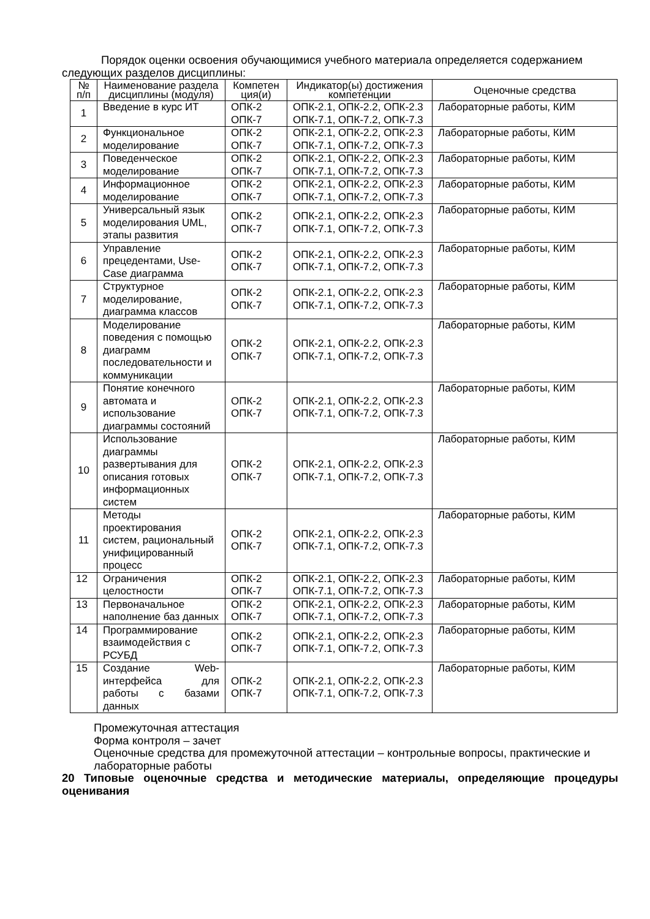Порядок оценки освоения обучающимися учебного материала определяется содержанием следующих разделов дисциплины:
| № п/п | Наименование раздела дисциплины (модуля) | Компетен ция(и) | Индикатор(ы) достижения компетенции | Оценочные средства |
| --- | --- | --- | --- | --- |
| 1 | Введение в курс ИТ | ОПК-2 ОПК-7 | ОПК-2.1, ОПК-2.2, ОПК-2.3 ОПК-7.1, ОПК-7.2, ОПК-7.3 | Лабораторные работы, КИМ |
| 2 | Функциональное моделирование | ОПК-2 ОПК-7 | ОПК-2.1, ОПК-2.2, ОПК-2.3 ОПК-7.1, ОПК-7.2, ОПК-7.3 | Лабораторные работы, КИМ |
| 3 | Поведенческое моделирование | ОПК-2 ОПК-7 | ОПК-2.1, ОПК-2.2, ОПК-2.3 ОПК-7.1, ОПК-7.2, ОПК-7.3 | Лабораторные работы, КИМ |
| 4 | Информационное моделирование | ОПК-2 ОПК-7 | ОПК-2.1, ОПК-2.2, ОПК-2.3 ОПК-7.1, ОПК-7.2, ОПК-7.3 | Лабораторные работы, КИМ |
| 5 | Универсальный язык моделирования UML, этапы развития | ОПК-2 ОПК-7 | ОПК-2.1, ОПК-2.2, ОПК-2.3 ОПК-7.1, ОПК-7.2, ОПК-7.3 | Лабораторные работы, КИМ |
| 6 | Управление прецедентами, Use-Case диаграмма | ОПК-2 ОПК-7 | ОПК-2.1, ОПК-2.2, ОПК-2.3 ОПК-7.1, ОПК-7.2, ОПК-7.3 | Лабораторные работы, КИМ |
| 7 | Структурное моделирование, диаграмма классов | ОПК-2 ОПК-7 | ОПК-2.1, ОПК-2.2, ОПК-2.3 ОПК-7.1, ОПК-7.2, ОПК-7.3 | Лабораторные работы, КИМ |
| 8 | Моделирование поведения с помощью диаграмм последовательности и коммуникации | ОПК-2 ОПК-7 | ОПК-2.1, ОПК-2.2, ОПК-2.3 ОПК-7.1, ОПК-7.2, ОПК-7.3 | Лабораторные работы, КИМ |
| 9 | Понятие конечного автомата и использование диаграммы состояний | ОПК-2 ОПК-7 | ОПК-2.1, ОПК-2.2, ОПК-2.3 ОПК-7.1, ОПК-7.2, ОПК-7.3 | Лабораторные работы, КИМ |
| 10 | Использование диаграммы развертывания для описания готовых информационных систем | ОПК-2 ОПК-7 | ОПК-2.1, ОПК-2.2, ОПК-2.3 ОПК-7.1, ОПК-7.2, ОПК-7.3 | Лабораторные работы, КИМ |
| 11 | Методы проектирования систем, рациональный унифицированный процесс | ОПК-2 ОПК-7 | ОПК-2.1, ОПК-2.2, ОПК-2.3 ОПК-7.1, ОПК-7.2, ОПК-7.3 | Лабораторные работы, КИМ |
| 12 | Ограничения целостности | ОПК-2 ОПК-7 | ОПК-2.1, ОПК-2.2, ОПК-2.3 ОПК-7.1, ОПК-7.2, ОПК-7.3 | Лабораторные работы, КИМ |
| 13 | Первоначальное наполнение баз данных | ОПК-2 ОПК-7 | ОПК-2.1, ОПК-2.2, ОПК-2.3 ОПК-7.1, ОПК-7.2, ОПК-7.3 | Лабораторные работы, КИМ |
| 14 | Программирование взаимодействия с РСУБД | ОПК-2 ОПК-7 | ОПК-2.1, ОПК-2.2, ОПК-2.3 ОПК-7.1, ОПК-7.2, ОПК-7.3 | Лабораторные работы, КИМ |
| 15 | Создание Web-интерфейса для работы с базами данных | ОПК-2 ОПК-7 | ОПК-2.1, ОПК-2.2, ОПК-2.3 ОПК-7.1, ОПК-7.2, ОПК-7.3 | Лабораторные работы, КИМ |
Промежуточная аттестация
Форма контроля – зачет
Оценочные средства для промежуточной аттестации – контрольные вопросы, практические и лабораторные работы
20 Типовые оценочные средства и методические материалы, определяющие процедуры оценивания